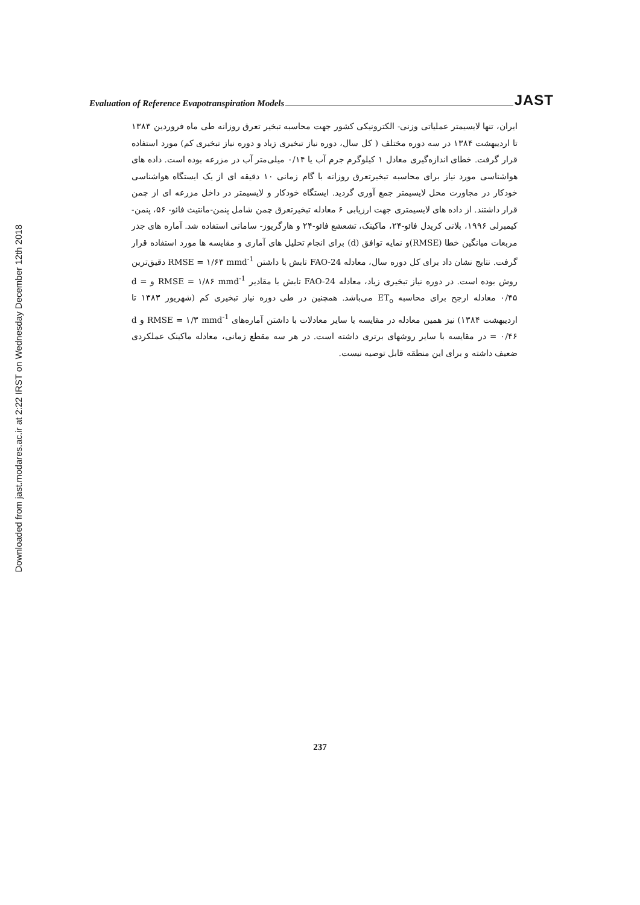Evaluation of Reference Evapotranspiration Models JAST
Downloaded from jast.modares.ac.ir at 2:22 IRST on Wednesday December 12th 2018
ایران، تنها لایسیمتر عملیاتی وزنی- الکترونیکی کشور جهت محاسبه تبخیر تعرق روزانه طی ماه فروردین ۱۳۸۳ تا اردیبهشت ۱۳۸۴ در سه دوره مختلف ( کل سال، دوره نیاز تبخیری زیاد و دوره نیاز تبخیری کم) مورد استفاده قرار گرفت. خطای اندازه‌گیری معادل ۱ کیلوگرم جرم آب یا ۰/۱۴ میلی‌متر آب در مزرعه بوده است. داده های هواشناسی مورد نیاز برای محاسبه تبخیرتعرق روزانه با گام زمانی ۱۰ دقیقه ای از یک ایستگاه هواشناسی خودکار در مجاورت محل لایسیمتر جمع آوری گردید. ایستگاه خودکار و لایسیمتر در داخل مزرعه ای از چمن قرار داشتند. از داده های لایسیمتری جهت ارزیابی ۶ معادله تبخیرتعرق چمن شامل پنمن-مانتیث فائو- ۵۶، پنمن-کیمبرلی ۱۹۹۶، بلانی کریدل فائو-۲۴، ماکینک، تشعشع فائو-۲۴ و هارگریوز- سامانی استفاده شد. آماره های جذر مربعات میانگین خطا (RMSE)و نمایه توافق (d) برای انجام تحلیل های آماری و مقایسه ها مورد استفاده قرار گرفت. نتایج نشان داد برای کل دوره سال، معادله FAO-24 تابش با داشتن RMSE = ۱/۶۳ mmd<sup>-1</sup> دقیق‌ترین روش بوده است. در دوره نیاز تبخیری زیاد، معادله FAO-24 تابش با مقادیر RMSE = ۱/۸۶ mmd<sup>-1</sup> و d = ۰/۴۵ معادله ارجح برای محاسبه ET<sub>o</sub> می‌باشد. همچنین در طی دوره نیاز تبخیری کم (شهریور ۱۳۸۳ تا اردیبهشت ۱۳۸۴) نیز همین معادله در مقایسه با سایر معادلات با داشتن آماره‌های RMSE = ۱/۳ mmd<sup>-1</sup> و d = ۰/۴۶ در مقایسه با سایر روشهای برتری داشته است. در هر سه مقطع زمانی، معادله ماکینک عملکردی ضعیف داشته و برای این منطقه قابل توصیه نیست.
237